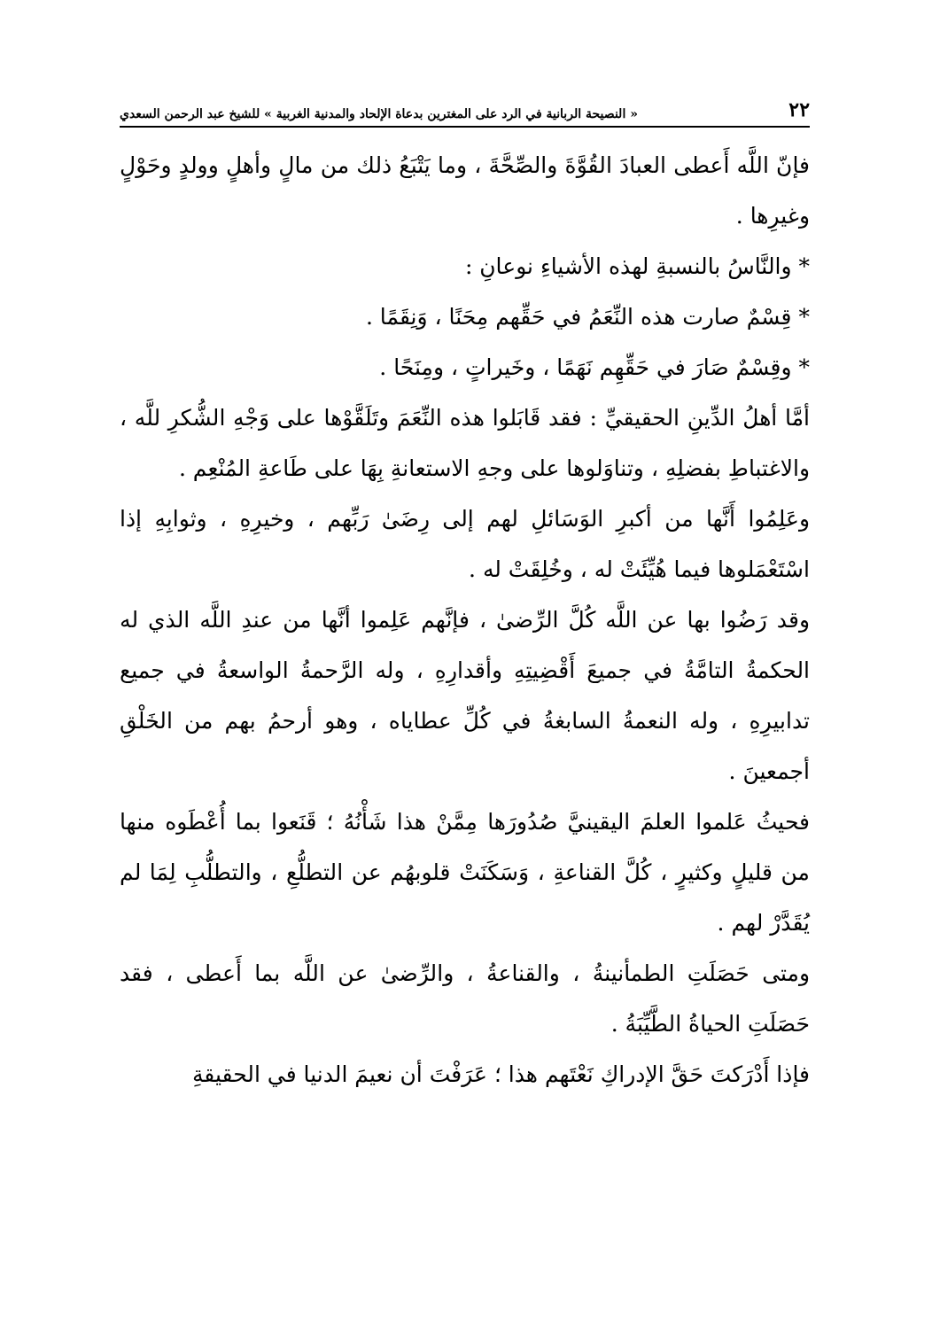٢٢ « النصيحة الربانية في الرد على المغترين بدعاة الإلحاد والمدنية الغربية » للشيخ عبد الرحمن السعدي
فإنّ اللَّه أَعطى العبادَ القُوَّةَ والصِّحَّةَ ، وما يَتْبَعُ ذلك من مالٍ وأهلٍ وولدٍ وحَوْلٍ وغيرِها .
* والنَّاسُ بالنسبةِ لهذه الأشياءِ نوعانِ :
* قِسْمٌ صارت هذه النِّعَمُ في حَقِّهم مِحَنًا ، وَنِقَمًا .
* وقِسْمٌ صَارَ في حَقِّهِم نَهَمًا ، وخَيراتٍ ، ومِنَحًا .
أمَّا أهلُ الدِّينِ الحقيقيِّ : فقد قَابَلوا هذه النِّعَمَ وتَلَقَّوْها على وَجْهِ الشُّكرِ للَّه ، والاغتباطِ بفضلِهِ ، وتناوَلوها على وجهِ الاستعانةِ بِهَا على طَاعةِ المُنْعِم .
وعَلِمُوا أَنَّها من أكبرِ الوَسَائلِ لهم إلى رِضَىٰ رَبِّهم ، وخيرِهِ ، وثوابِهِ إذا اسْتَعْمَلوها فيما هُيِّئَتْ له ، وخُلِقَتْ له .
وقد رَضُوا بها عن اللَّه كُلَّ الرِّضىٰ ، فإنَّهم عَلِموا أنَّها من عندِ اللَّه الذي له الحكمةُ التامَّةُ في جميعَ أَقْضِيتِهِ وأقدارِهِ ، وله الرَّحمةُ الواسعةُ في جميع تدابيرِهِ ، وله النعمةُ السابغةُ في كُلِّ عطاياه ، وهو أرحمُ بهم من الخَلْقِ أجمعينَ .
فحيثُ عَلموا العلمَ اليقينيَّ صُدُورَها مِمَّنْ هذا شَأْنُهُ ؛ قَنَعوا بما أُعْطَوه منها من قليلٍ وكثيرٍ ، كُلَّ القناعةِ ، وَسَكَنَتْ قلوبهُم عن التطلُّعِ ، والتطلُّبِ لِمَا لم يُقَدَّرْ لهم .
ومتى حَصَلَتِ الطمأنينةُ ، والقناعةُ ، والرِّضىٰ عن اللَّه بما أَعطى ، فقد حَصَلَتِ الحياةُ الطَّيِّبَةُ .
فإذا أَدْرَكتَ حَقَّ الإدراكِ نَعْتَهم هذا ؛ عَرَفْتَ أن نعيمَ الدنيا في الحقيقةِ